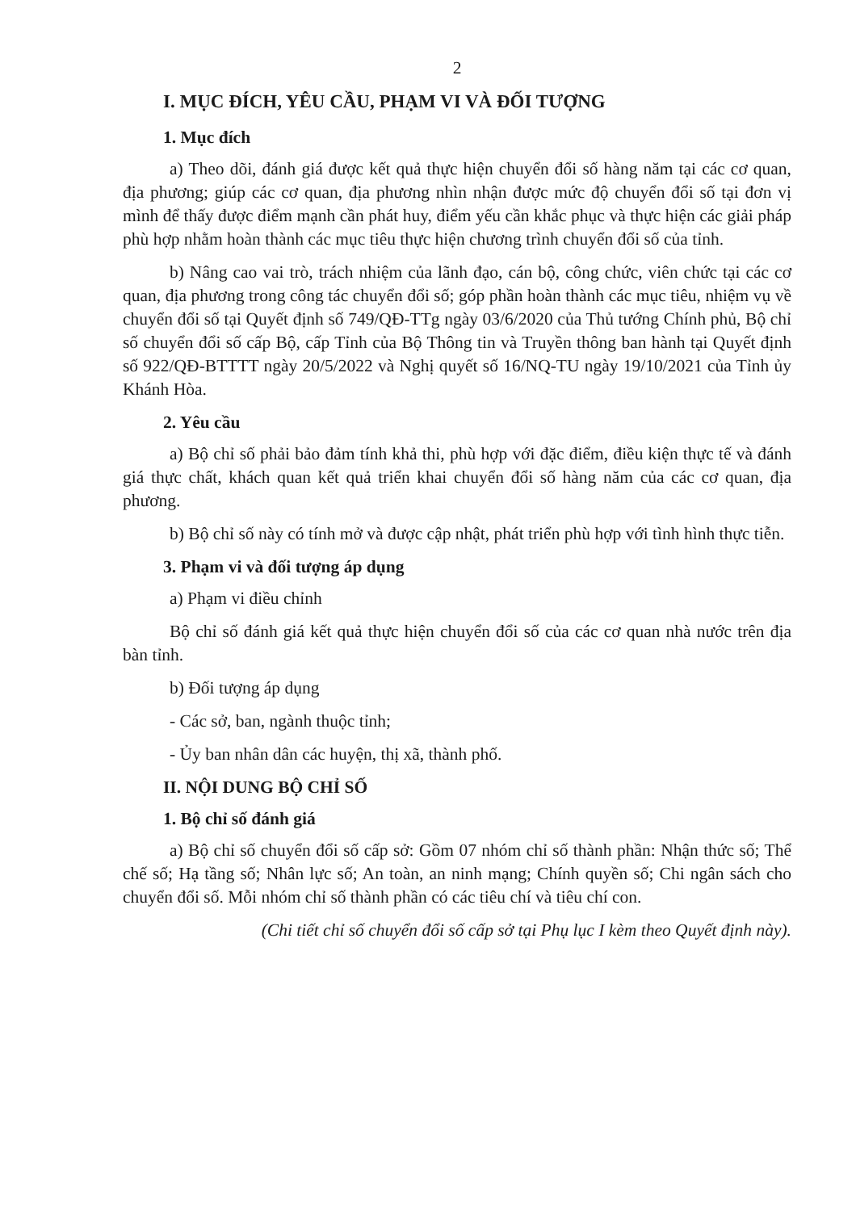2
I. MỤC ĐÍCH, YÊU CẦU, PHẠM VI VÀ ĐỐI TƯỢNG
1. Mục đích
a) Theo dõi, đánh giá được kết quả thực hiện chuyển đổi số hàng năm tại các cơ quan, địa phương; giúp các cơ quan, địa phương nhìn nhận được mức độ chuyển đổi số tại đơn vị mình để thấy được điểm mạnh cần phát huy, điểm yếu cần khắc phục và thực hiện các giải pháp phù hợp nhằm hoàn thành các mục tiêu thực hiện chương trình chuyển đổi số của tỉnh.
b) Nâng cao vai trò, trách nhiệm của lãnh đạo, cán bộ, công chức, viên chức tại các cơ quan, địa phương trong công tác chuyển đổi số; góp phần hoàn thành các mục tiêu, nhiệm vụ về chuyển đổi số tại Quyết định số 749/QĐ-TTg ngày 03/6/2020 của Thủ tướng Chính phủ, Bộ chỉ số chuyển đổi số cấp Bộ, cấp Tỉnh của Bộ Thông tin và Truyền thông ban hành tại Quyết định số 922/QĐ-BTTTT ngày 20/5/2022 và Nghị quyết số 16/NQ-TU ngày 19/10/2021 của Tỉnh ủy Khánh Hòa.
2. Yêu cầu
a) Bộ chỉ số phải bảo đảm tính khả thi, phù hợp với đặc điểm, điều kiện thực tế và đánh giá thực chất, khách quan kết quả triển khai chuyển đổi số hàng năm của các cơ quan, địa phương.
b) Bộ chỉ số này có tính mở và được cập nhật, phát triển phù hợp với tình hình thực tiễn.
3. Phạm vi và đối tượng áp dụng
a) Phạm vi điều chỉnh
Bộ chỉ số đánh giá kết quả thực hiện chuyển đổi số của các cơ quan nhà nước trên địa bàn tỉnh.
b) Đối tượng áp dụng
- Các sở, ban, ngành thuộc tỉnh;
- Ủy ban nhân dân các huyện, thị xã, thành phố.
II. NỘI DUNG BỘ CHỈ SỐ
1. Bộ chỉ số đánh giá
a) Bộ chỉ số chuyển đổi số cấp sở: Gồm 07 nhóm chỉ số thành phần: Nhận thức số; Thể chế số; Hạ tầng số; Nhân lực số; An toàn, an ninh mạng; Chính quyền số; Chi ngân sách cho chuyển đổi số. Mỗi nhóm chỉ số thành phần có các tiêu chí và tiêu chí con.
(Chi tiết chỉ số chuyển đổi số cấp sở tại Phụ lục I kèm theo Quyết định này).